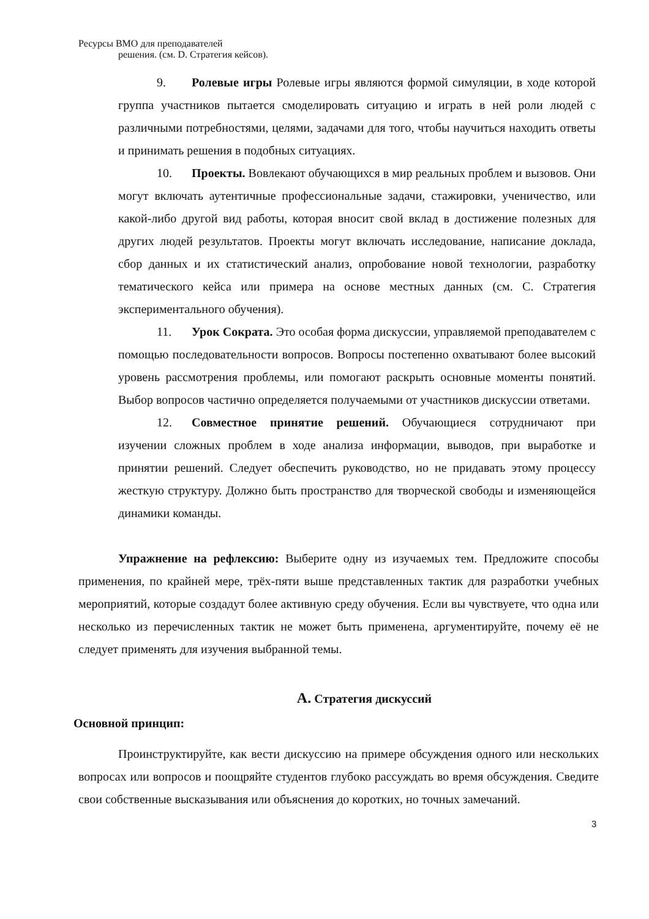Ресурсы ВМО для преподавателей
решения. (см. D. Стратегия кейсов).
9. Ролевые игры Ролевые игры являются формой симуляции, в ходе которой группа участников пытается смоделировать ситуацию и играть в ней роли людей с различными потребностями, целями, задачами для того, чтобы научиться находить ответы и принимать решения в подобных ситуациях.
10. Проекты. Вовлекают обучающихся в мир реальных проблем и вызовов. Они могут включать аутентичные профессиональные задачи, стажировки, ученичество, или какой-либо другой вид работы, которая вносит свой вклад в достижение полезных для других людей результатов. Проекты могут включать исследование, написание доклада, сбор данных и их статистический анализ, опробование новой технологии, разработку тематического кейса или примера на основе местных данных (см. C. Стратегия экспериментального обучения).
11. Урок Сократа. Это особая форма дискуссии, управляемой преподавателем с помощью последовательности вопросов. Вопросы постепенно охватывают более высокий уровень рассмотрения проблемы, или помогают раскрыть основные моменты понятий. Выбор вопросов частично определяется получаемыми от участников дискуссии ответами.
12. Совместное принятие решений. Обучающиеся сотрудничают при изучении сложных проблем в ходе анализа информации, выводов, при выработке и принятии решений. Следует обеспечить руководство, но не придавать этому процессу жесткую структуру. Должно быть пространство для творческой свободы и изменяющейся динамики команды.
Упражнение на рефлексию: Выберите одну из изучаемых тем. Предложите способы применения, по крайней мере, трёх-пяти выше представленных тактик для разработки учебных мероприятий, которые создадут более активную среду обучения. Если вы чувствуете, что одна или несколько из перечисленных тактик не может быть применена, аргументируйте, почему её не следует применять для изучения выбранной темы.
A. Стратегия дискуссий
Основной принцип:
Проинструктируйте, как вести дискуссию на примере обсуждения одного или нескольких вопросах или вопросов и поощряйте студентов глубоко рассуждать во время обсуждения. Сведите свои собственные высказывания или объяснения до коротких, но точных замечаний.
3